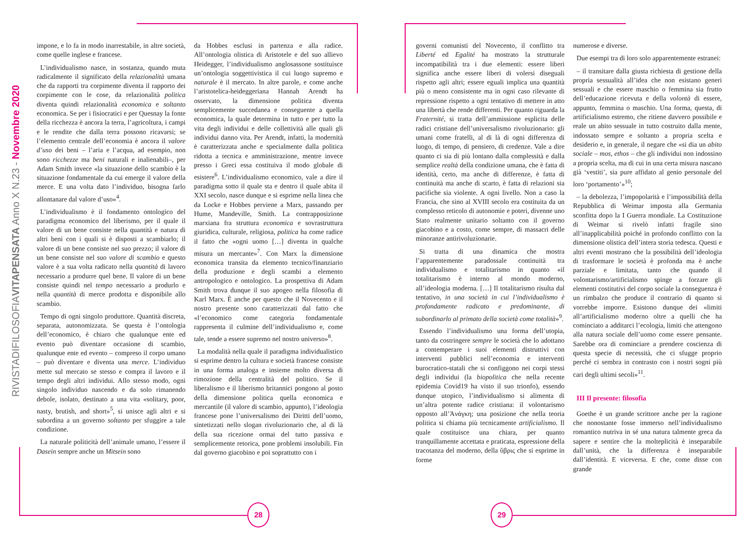RIVISTADIFILOSOFIAVITAPENSATA Anno X N.23 - Novembre 2020
impone, e lo fa in modo inarrestabile, in altre società, come quelle inglese e francese.
L’individualismo nasce, in sostanza, quando muta radicalmente il significato della relazionalità umana che da rapporti tra corpimente diventa il rapporto dei corpimente con le cose, da relazionalità politica diventa quindi relazionalità economica e soltanto economica. Se per i fisiocratici e per Quesnay la fonte della ricchezza è ancora la terra, l’agricoltura, i campi e le rendite che dalla terra possono ricavarsi; se l’elemento centrale dell’economia è ancora il valore d’uso dei beni – l’aria e l’acqua, ad esempio, non sono ricchezze ma beni naturali e inalienabili–, per Adam Smith invece «la situazione dello scambio è la situazione fondamentale da cui emerge il valore della merce. E una volta dato l’individuo, bisogna farlo allontanare dal valore d’uso»<sup>4</sup>.
L’individualismo è il fondamento ontologico del paradigma economico del liberismo, per il quale il valore di un bene consiste nella quantità e natura di altri beni con i quali si è disposti a scambiarlo; il valore di un bene consiste nel suo prezzo; il valore di un bene consiste nel suo valore di scambio e questo valore è a sua volta radicato nella quantità di lavoro necessario a produrre quel bene. Il valore di un bene consiste quindi nel tempo necessario a produrlo e nella quantità di merce prodotta e disponibile allo scambio.
Tempo di ogni singolo produttore. Quantità discreta, separata, autonomizzata. Se questa è l’ontologia dell’economico, è chiaro che qualunque ente ed evento può diventare occasione di scambio, qualunque ente ed evento – compreso il corpo umano – può diventare e diventa una merce. L’individuo mette sul mercato se stesso e compra il lavoro e il tempo degli altri individui. Allo stesso modo, ogni singolo individuo nascendo e da solo rimanendo debole, isolato, destinato a una vita «solitary, poor, nasty, brutish, and short»<sup>5</sup>, si unisce agli altri e si subordina a un governo soltanto per sfuggire a tale condizione.
La naturale politicità dell’animale umano, l’essere il Dasein sempre anche un Mitsein sono
da Hobbes esclusi in partenza e alla radice. All’ontologia olistica di Aristotele e del suo allievo Heidegger, l’individualismo anglosassone sostituisce un’ontologia soggettivistica il cui luogo supremo e naturale è il mercato. In altre parole, e come anche l’aristotelica-heideggeriana Hannah Arendt ha osservato, la dimensione politica diventa semplicemente succedanea e conseguente a quella economica, la quale determina in tutto e per tutto la vita degli individui e delle collettività alle quali gli individui danno vita. Per Arendt, infatti, la modernità è caratterizzata anche e specialmente dalla politica ridotta a tecnica e amministrazione, mentre invece presso i Greci essa costituiva il modo globale di esistere<sup>6</sup>. L’individualismo economico, vale a dire il paradigma sotto il quale sta e dentro il quale abita il XXI secolo, nasce dunque e si esprime nella linea che da Locke e Hobbes perviene a Marx, passando per Hume, Mandeville, Smith. La contrapposizione marxiana fra struttura economica e sovrastruttura giuridica, culturale, religiosa, politica ha come radice il fatto che «ogni uomo […] diventa in qualche misura un mercante»<sup>7</sup>. Con Marx la dimensione economica transita da elemento tecnico/finanziario della produzione e degli scambi a elemento antropologico e ontologico. La prospettiva di Adam Smith trova dunque il suo apogeo nella filosofia di Karl Marx. È anche per questo che il Novecento e il nostro presente sono caratterizzati dal fatto che «l’economico come categoria fondamentale rappresenta il culmine dell’individualismo e, come tale, tende a essere supremo nel nostro universo»<sup>8</sup>.
La modalità nella quale il paradigma individualistico si esprime dentro la cultura e società francese consiste in una forma analoga e insieme molto diversa di rimozione della centralità del politico. Se il liberalismo e il liberismo britannici pongono al posto della dimensione politica quella economica e mercantile (il valore di scambio, appunto), l’ideologia francese pone l’universalismo dei Diritti dell’uomo, sintetizzati nello slogan rivoluzionario che, al di là della sua ricezione ormai del tutto passiva e semplicemente retorica, pone problemi insolubili. Fin dal governo giacobino e poi soprattutto con i
governi comunisti del Novecento, il conflitto tra Liberté ed Egalité ha mostrato la strutturale incompatibilità tra i due elementi: essere liberi significa anche essere liberi di volersi diseguali rispetto agli altri; essere eguali implica una quantità più o meno consistente ma in ogni caso rilevante di repressione rispetto a ogni tentativo di mettere in atto una libertà che rende differenti. Per quanto riguarda la Fraternité, si tratta dell’ammissione esplicita delle radici cristiane dell’universalismo rivoluzionario: gli umani come fratelli, al di là di ogni differenza di luogo, di tempo, di pensiero, di credenze. Vale a dire quanto ci sia di più lontano dalla complessità e dalla semplice realtà della condizione umana, che è fatta di identità, certo, ma anche di differenze, è fatta di continuità ma anche di scarto, è fatta di relazioni sia pacifiche sia violente. A ogni livello. Non a caso la Francia, che sino al XVIII secolo era costituita da un complesso reticolo di autonomie e poteri, divenne uno Stato realmente unitario soltanto con il governo giacobino e a costo, come sempre, di massacri delle minoranze antirivoluzionarie.
Si tratta di una dinamica che mostra l’apparentemente paradossale continuità tra individualismo e totalitarismo in quanto «il totalitarismo è interno al mondo moderno, all’ideologia moderna. […] Il totalitarismo risulta dal tentativo, in una società in cui l’individualismo è profondamente radicato e predominante, di subordinarlo al primato della società come totalità»<sup>9</sup>.
Essendo l’individualismo una forma dell’utopia, tanto da costringere sempre le società che lo adottano a contemperare i suoi elementi distruttivi con interventi pubblici nell’economia e interventi burocratico-statali che si configgono nei corpi stessi degli individui (la biopolitica che nella recente epidemia Covid19 ha visto il suo trionfo), essendo dunque utopico, l’individualismo si alimenta di un’altra potente radice cristiana: il volontarismo opposto all’Ἀνάγκη; una posizione che nella teoria politica si chiama più tecnicamente artificialismo. Il quale costituisce una chiara, per quanto tranquillamente accettata e praticata, espressione della tracotanza del moderno, della ὕβρις che si esprime in forme
numerose e diverse.
Due esempi tra di loro solo apparentemente estranei:
– il transitare dalla giusta richiesta di gestione della propria sessualità all’idea che non esistano generi sessuali e che essere maschio o femmina sia frutto dell’educazione ricevuta e della volontà di essere, appunto, femmina o maschio. Una forma, questa, di artificialismo estremo, che ritiene davvero possibile e reale un abito sessuale in tutto costruito dalla mente, indossato sempre e soltanto a propria scelta e desiderio e, in generale, il negare che «si dia un abito sociale – mos, ethos – che gli individui non indossino a propria scelta, ma di cui in una certa misura nascano già ‘vestiti’, sia pure affidato al genio personale del loro ‘portamento’»<sup>10</sup>;
– la debolezza, l’impopolarità e l’impossibilità della Repubblica di Weimar imposta alla Germania sconfitta dopo la I Guerra mondiale. La Costituzione di Weimar si rivelò infatti fragile sino all’inapplicabilità poiché in profondo conflitto con la dimensione olistica dell’intera storia tedesca. Questi e altri eventi mostrano che la possibilità dell’ideologia di trasformare le società è profonda ma è anche parziale e limitata, tanto che quando il volontarismo/artificialismo spinge a forzare gli elementi costitutivi del corpo sociale la conseguenza è un rimbalzo che produce il contrario di quanto si vorrebbe imporre. Esistono dunque dei «limiti all’artificialismo moderno oltre a quelli che ha cominciato a additarci l’ecologia, limiti che attengono alla natura sociale dell’uomo come essere pensante. Sarebbe ora di cominciare a prendere coscienza di questa specie di necessità, che ci sfugge proprio perché ci sembra in contrasto con i nostri sogni più cari degli ultimi secoli»<sup>11</sup>.
III Il presente: filosofia
Goethe è un grande scrittore anche per la ragione che nonostante fosse immerso nell’individualismo romantico nutriva in sé una natura talmente greca da sapere e sentire che la molteplicità è inseparabile dall’unità, che la differenza è inseparabile dall’identità. E viceversa. E che, come disse con grande
28 29